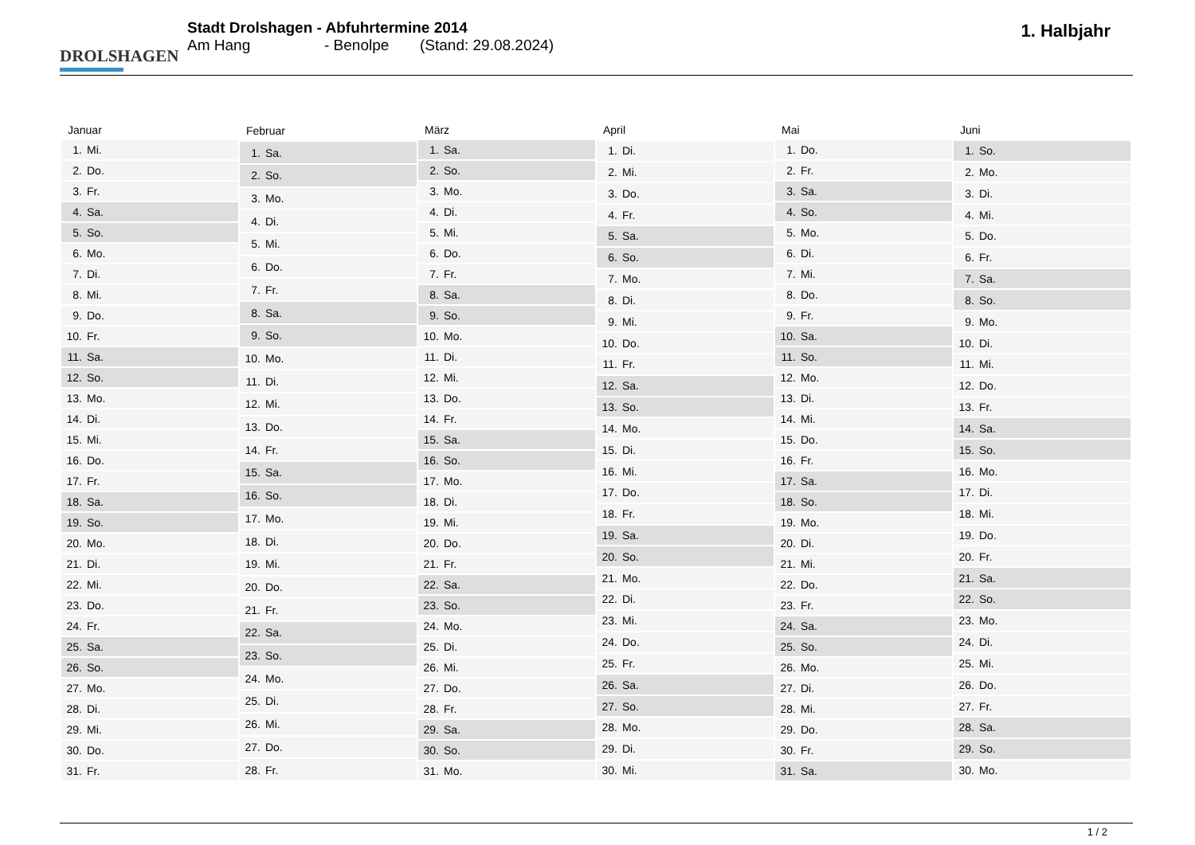DROLSHAGEN
Stadt Drolshagen - Abfuhrtermine 2014
Am Hang - Benolpe (Stand: 29.08.2024)
1. Halbjahr
| Januar | |
| --- | --- |
| 1. | Mi. |
| 2. | Do. |
| 3. | Fr. |
| 4. | Sa. |
| 5. | So. |
| 6. | Mo. |
| 7. | Di. |
| 8. | Mi. |
| 9. | Do. |
| 10. | Fr. |
| 11. | Sa. |
| 12. | So. |
| 13. | Mo. |
| 14. | Di. |
| 15. | Mi. |
| 16. | Do. |
| 17. | Fr. |
| 18. | Sa. |
| 19. | So. |
| 20. | Mo. |
| 21. | Di. |
| 22. | Mi. |
| 23. | Do. |
| 24. | Fr. |
| 25. | Sa. |
| 26. | So. |
| 27. | Mo. |
| 28. | Di. |
| 29. | Mi. |
| 30. | Do. |
| 31. | Fr. |
| Februar | |
| --- | --- |
| 1. | Sa. |
| 2. | So. |
| 3. | Mo. |
| 4. | Di. |
| 5. | Mi. |
| 6. | Do. |
| 7. | Fr. |
| 8. | Sa. |
| 9. | So. |
| 10. | Mo. |
| 11. | Di. |
| 12. | Mi. |
| 13. | Do. |
| 14. | Fr. |
| 15. | Sa. |
| 16. | So. |
| 17. | Mo. |
| 18. | Di. |
| 19. | Mi. |
| 20. | Do. |
| 21. | Fr. |
| 22. | Sa. |
| 23. | So. |
| 24. | Mo. |
| 25. | Di. |
| 26. | Mi. |
| 27. | Do. |
| 28. | Fr. |
| März | |
| --- | --- |
| 1. | Sa. |
| 2. | So. |
| 3. | Mo. |
| 4. | Di. |
| 5. | Mi. |
| 6. | Do. |
| 7. | Fr. |
| 8. | Sa. |
| 9. | So. |
| 10. | Mo. |
| 11. | Di. |
| 12. | Mi. |
| 13. | Do. |
| 14. | Fr. |
| 15. | Sa. |
| 16. | So. |
| 17. | Mo. |
| 18. | Di. |
| 19. | Mi. |
| 20. | Do. |
| 21. | Fr. |
| 22. | Sa. |
| 23. | So. |
| 24. | Mo. |
| 25. | Di. |
| 26. | Mi. |
| 27. | Do. |
| 28. | Fr. |
| 29. | Sa. |
| 30. | So. |
| 31. | Mo. |
| April | |
| --- | --- |
| 1. | Di. |
| 2. | Mi. |
| 3. | Do. |
| 4. | Fr. |
| 5. | Sa. |
| 6. | So. |
| 7. | Mo. |
| 8. | Di. |
| 9. | Mi. |
| 10. | Do. |
| 11. | Fr. |
| 12. | Sa. |
| 13. | So. |
| 14. | Mo. |
| 15. | Di. |
| 16. | Mi. |
| 17. | Do. |
| 18. | Fr. |
| 19. | Sa. |
| 20. | So. |
| 21. | Mo. |
| 22. | Di. |
| 23. | Mi. |
| 24. | Do. |
| 25. | Fr. |
| 26. | Sa. |
| 27. | So. |
| 28. | Mo. |
| 29. | Di. |
| 30. | Mi. |
| Mai | |
| --- | --- |
| 1. | Do. |
| 2. | Fr. |
| 3. | Sa. |
| 4. | So. |
| 5. | Mo. |
| 6. | Di. |
| 7. | Mi. |
| 8. | Do. |
| 9. | Fr. |
| 10. | Sa. |
| 11. | So. |
| 12. | Mo. |
| 13. | Di. |
| 14. | Mi. |
| 15. | Do. |
| 16. | Fr. |
| 17. | Sa. |
| 18. | So. |
| 19. | Mo. |
| 20. | Di. |
| 21. | Mi. |
| 22. | Do. |
| 23. | Fr. |
| 24. | Sa. |
| 25. | So. |
| 26. | Mo. |
| 27. | Di. |
| 28. | Mi. |
| 29. | Do. |
| 30. | Fr. |
| 31. | Sa. |
| Juni | |
| --- | --- |
| 1. | So. |
| 2. | Mo. |
| 3. | Di. |
| 4. | Mi. |
| 5. | Do. |
| 6. | Fr. |
| 7. | Sa. |
| 8. | So. |
| 9. | Mo. |
| 10. | Di. |
| 11. | Mi. |
| 12. | Do. |
| 13. | Fr. |
| 14. | Sa. |
| 15. | So. |
| 16. | Mo. |
| 17. | Di. |
| 18. | Mi. |
| 19. | Do. |
| 20. | Fr. |
| 21. | Sa. |
| 22. | So. |
| 23. | Mo. |
| 24. | Di. |
| 25. | Mi. |
| 26. | Do. |
| 27. | Fr. |
| 28. | Sa. |
| 29. | So. |
| 30. | Mo. |
1 / 2